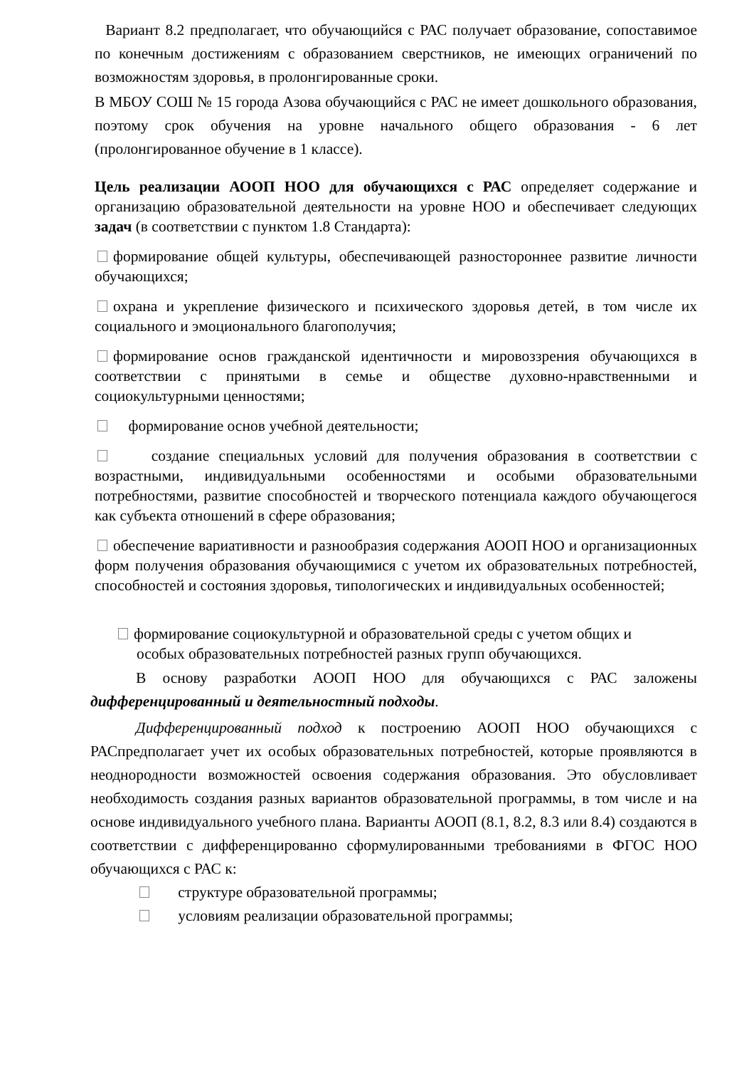Вариант 8.2 предполагает, что обучающийся с РАС получает образование, сопоставимое по конечным достижениям с образованием сверстников, не имеющих ограничений по возможностям здоровья, в пролонгированные сроки.
В МБОУ СОШ № 15 города Азова обучающийся с РАС не имеет дошкольного образования, поэтому срок обучения на уровне начального общего образования - 6 лет (пролонгированное обучение в 1 классе).
Цель реализации АООП НОО для обучающихся с РАС определяет содержание и организацию образовательной деятельности на уровне НОО и обеспечивает следующих задач (в соответствии с пунктом 1.8 Стандарта):
формирование общей культуры, обеспечивающей разностороннее развитие личности обучающихся;
охрана и укрепление физического и психического здоровья детей, в том числе их социального и эмоционального благополучия;
формирование основ гражданской идентичности и мировоззрения обучающихся в соответствии с принятыми в семье и обществе духовно-нравственными и социокультурными ценностями;
формирование основ учебной деятельности;
создание специальных условий для получения образования в соответствии с возрастными, индивидуальными особенностями и особыми образовательными потребностями, развитие способностей и творческого потенциала каждого обучающегося как субъекта отношений в сфере образования;
обеспечение вариативности и разнообразия содержания АООП НОО и организационных форм получения образования обучающимися с учетом их образовательных потребностей, способностей и состояния здоровья, типологических и индивидуальных особенностей;
формирование социокультурной и образовательной среды с учетом общих и особых образовательных потребностей разных групп обучающихся.
В основу разработки АООП НОО для обучающихся с РАС заложены дифференцированный и деятельностный подходы.
Дифференцированный подход к построению АООП НОО обучающихся с РАСпредполагает учет их особых образовательных потребностей, которые проявляются в неоднородности возможностей освоения содержания образования. Это обусловливает необходимость создания разных вариантов образовательной программы, в том числе и на основе индивидуального учебного плана. Варианты АООП (8.1, 8.2, 8.3 или 8.4) создаются в соответствии с дифференцированно сформулированными требованиями в ФГОС НОО обучающихся с РАС к:
структуре образовательной программы;
условиям реализации образовательной программы;